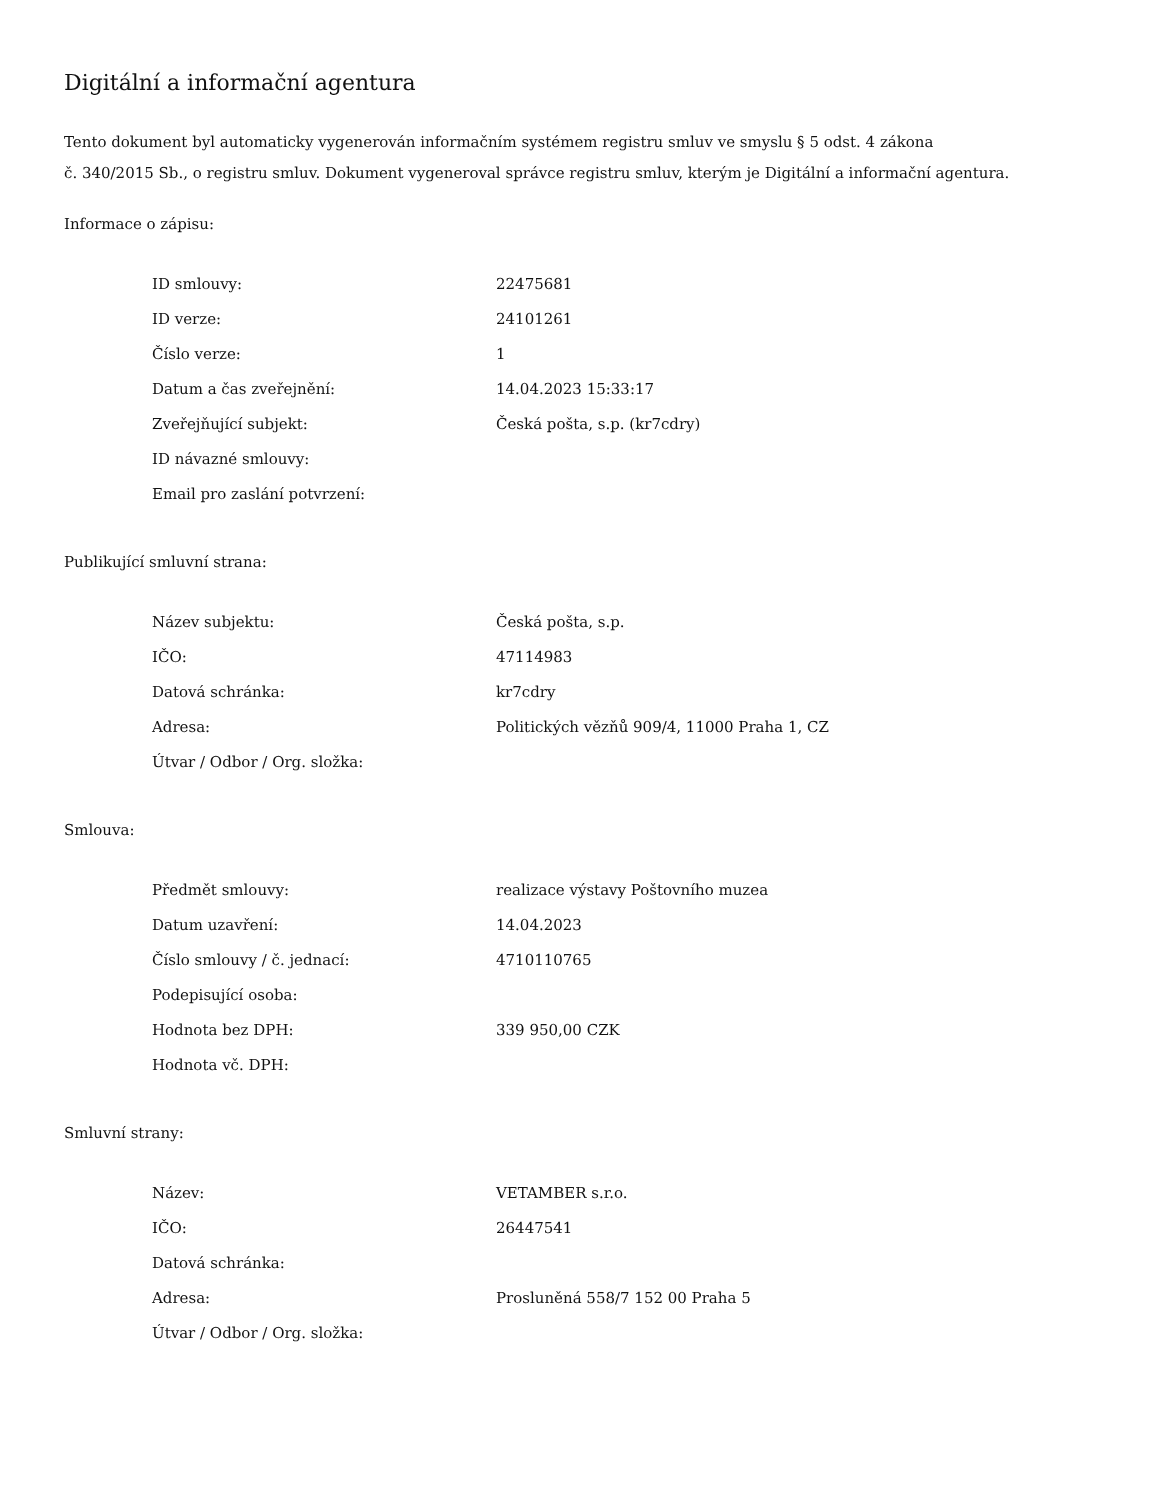Digitální a informační agentura
Tento dokument byl automaticky vygenerován informačním systémem registru smluv ve smyslu § 5 odst. 4 zákona
č. 340/2015 Sb., o registru smluv. Dokument vygeneroval správce registru smluv, kterým je Digitální a informační agentura.
Informace o zápisu:
| ID smlouvy: | 22475681 |
| ID verze: | 24101261 |
| Číslo verze: | 1 |
| Datum a čas zveřejnění: | 14.04.2023 15:33:17 |
| Zveřejňující subjekt: | Česká pošta, s.p. (kr7cdry) |
| ID návazné smlouvy: | |
| Email pro zaslání potvrzení: | |
Publikující smluvní strana:
| Název subjektu: | Česká pošta, s.p. |
| IČO: | 47114983 |
| Datová schránka: | kr7cdry |
| Adresa: | Politických vězňů 909/4, 11000 Praha 1, CZ |
| Útvar / Odbor / Org. složka: | |
Smlouva:
| Předmět smlouvy: | realizace výstavy Poštovního muzea |
| Datum uzavření: | 14.04.2023 |
| Číslo smlouvy / č. jednací: | 4710110765 |
| Podepisující osoba: | |
| Hodnota bez DPH: | 339 950,00 CZK |
| Hodnota vč. DPH: | |
Smluvní strany:
| Název: | VETAMBER s.r.o. |
| IČO: | 26447541 |
| Datová schránka: | |
| Adresa: | Prosluněná 558/7 152 00 Praha 5 |
| Útvar / Odbor / Org. složka: | |